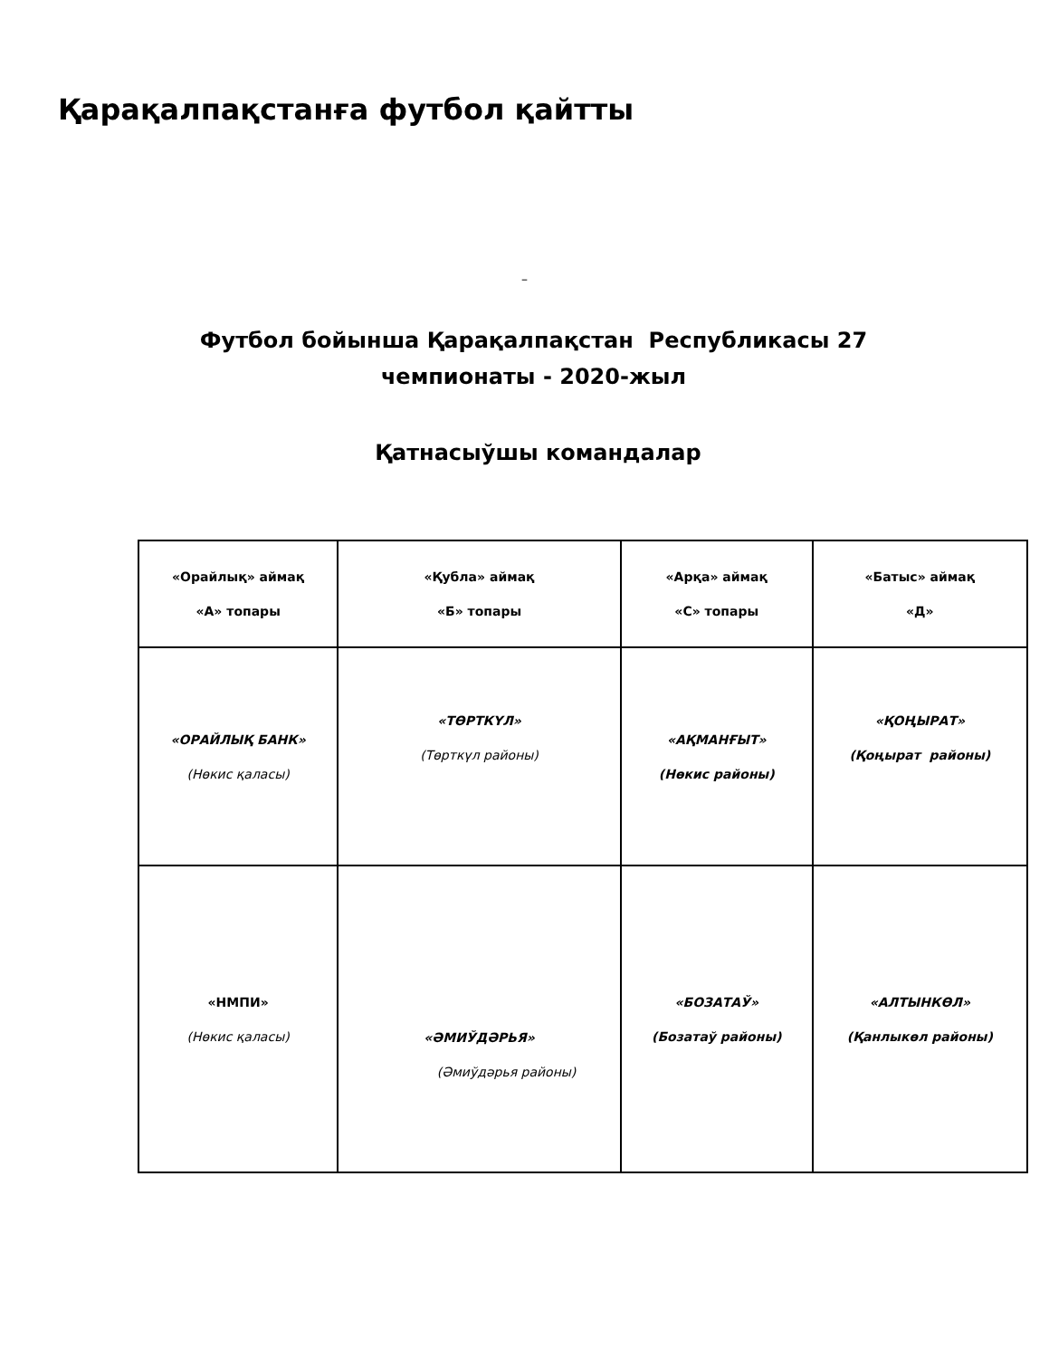Қарақалпақстанға футбол қайтты
–
Футбол бойынша Қарақалпақстан Республикасы 27
чемпионаты - 2020-жыл
Қатнасыўшы командалар
| «Орайлық» аймақ «А» топары | «Қубла» аймақ «Б» топары | «Арқа» аймақ «С» топары | «Батыс» аймақ «Д» |
| «ОРАЙЛЫҚ БАНК» (Нөкис қаласы) | «ТӨРТКҮЛ» (Төрткүл районы) | «АҚМАНҒЫТ» (Нөкис районы) | «ҚОҢЫРАТ» (Қоңырат районы) |
| «НМПИ» (Нөкис қаласы) | «ӘМИЎДӘРЬЯ» (Әмиўдәрья районы) | «БОЗАТАЎ» (Бозатаў районы) | «АЛТЫНКӨЛ» (Қанлыкөл районы) |